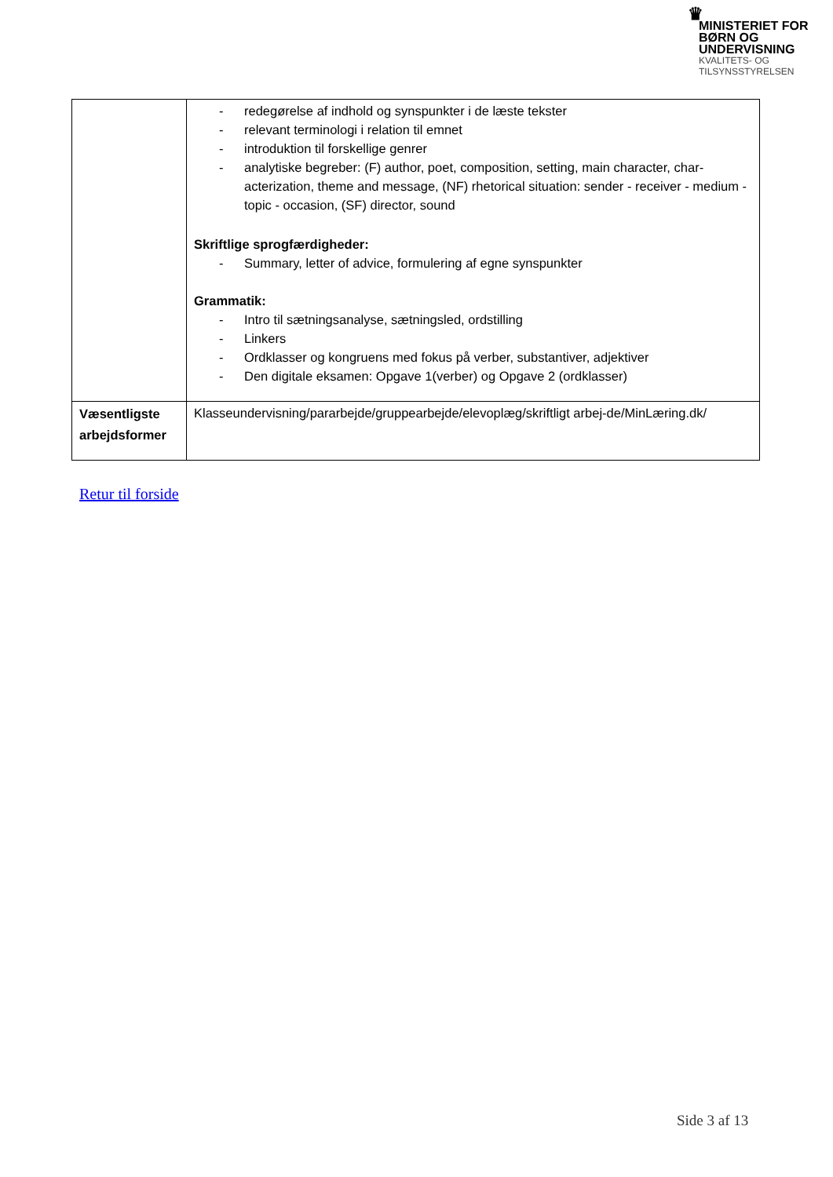♛
MINISTERIET FOR
BØRN OG
UNDERVISNING
KVALITETS- OG
TILSYNSSTYRELSEN
| | - redegørelse af indhold og synspunkter i de læste tekster - relevant terminologi i relation til emnet - introduktion til forskellige genrer - analytiske begreber: (F) author, poet, composition, setting, main character, char-acterization, theme and message, (NF) rhetorical situation: sender - receiver - medium - topic - occasion, (SF) director, sound Skriftlige sprogfærdigheder: - Summary, letter of advice, formulering af egne synspunkter Grammatik: - Intro til sætningsanalyse, sætningsled, ordstilling - Linkers - Ordklasser og kongruens med fokus på verber, substantiver, adjektiver - Den digitale eksamen: Opgave 1(verber) og Opgave 2 (ordklasser) |
| Væsentligste arbejdsformer | Klasseundervisning/pararbejde/gruppearbejde/elevoplæg/skriftligt arbej-de/MinLæring.dk/ |
Retur til forside
Side 3 af 13